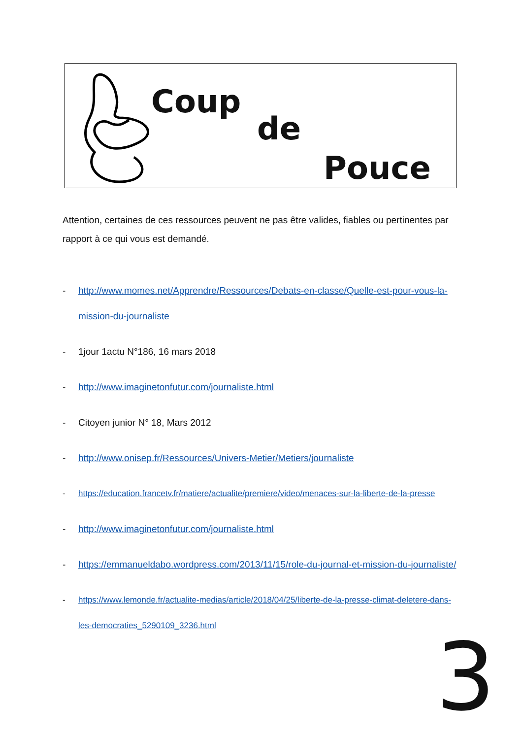Coup
de
Pouce
Attention, certaines de ces ressources peuvent ne pas être valides, fiables ou pertinentes par rapport à ce qui vous est demandé.
- http://www.momes.net/Apprendre/Ressources/Debats-en-classe/Quelle-est-pour-vous-la-mission-du-journaliste
- 1jour 1actu N°186, 16 mars 2018
- http://www.imaginetonfutur.com/journaliste.html
- Citoyen junior N° 18, Mars 2012
- http://www.onisep.fr/Ressources/Univers-Metier/Metiers/journaliste
- https://education.francetv.fr/matiere/actualite/premiere/video/menaces-sur-la-liberte-de-la-presse
- http://www.imaginetonfutur.com/journaliste.html
- https://emmanueldabo.wordpress.com/2013/11/15/role-du-journal-et-mission-du-journaliste/
- https://www.lemonde.fr/actualite-medias/article/2018/04/25/liberte-de-la-presse-climat-deletere-dans-les-democraties_5290109_3236.html
3